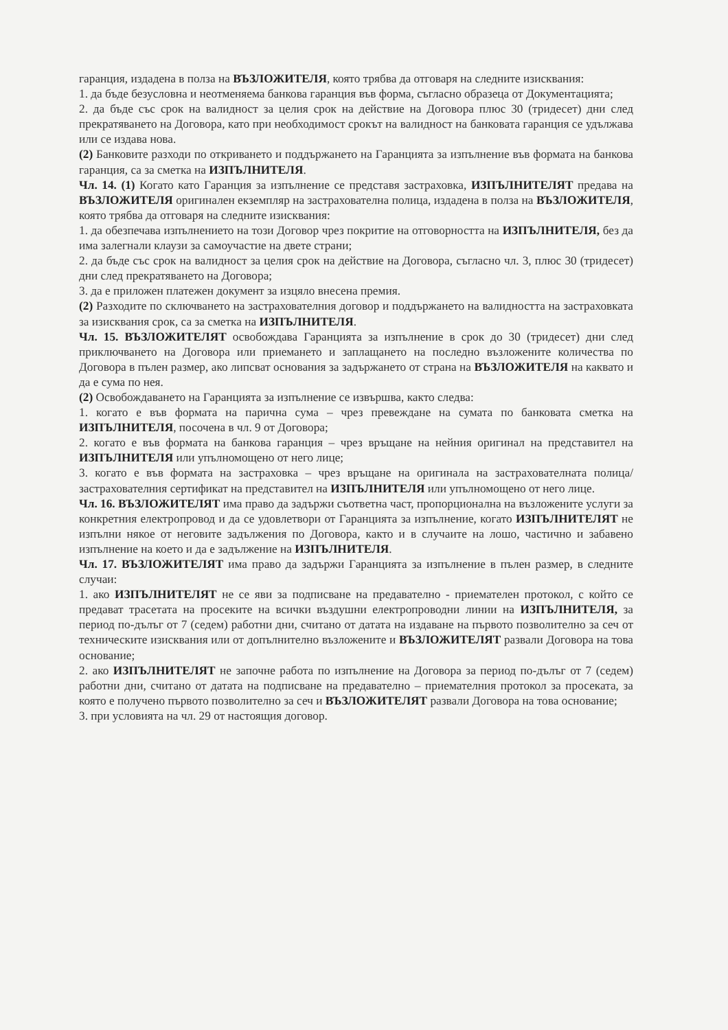гаранция, издадена в полза на ВЪЗЛОЖИТЕЛЯ, която трябва да отговаря на следните изисквания:
1. да бъде безусловна и неотменяема банкова гаранция във форма, съгласно образеца от Документацията;
2. да бъде със срок на валидност за целия срок на действие на Договора плюс 30 (тридесет) дни след прекратяването на Договора, като при необходимост срокът на валидност на банковата гаранция се удължава или се издава нова.
(2) Банковите разходи по откриването и поддържането на Гаранцията за изпълнение във формата на банкова гаранция, са за сметка на ИЗПЪЛНИТЕЛЯ.
Чл. 14. (1) Когато като Гаранция за изпълнение се представя застраховка, ИЗПЪЛНИТЕЛЯТ предава на ВЪЗЛОЖИТЕЛЯ оригинален екземпляр на застрахователна полица, издадена в полза на ВЪЗЛОЖИТЕЛЯ, която трябва да отговаря на следните изисквания:
1. да обезпечава изпълнението на този Договор чрез покритие на отговорността на ИЗПЪЛНИТЕЛЯ, без да има залегнали клаузи за самоучастие на двете страни;
2. да бъде със срок на валидност за целия срок на действие на Договора, съгласно чл. 3, плюс 30 (тридесет) дни след прекратяването на Договора;
3. да е приложен платежен документ за изцяло внесена премия.
(2) Разходите по сключването на застрахователния договор и поддържането на валидността на застраховката за изисквания срок, са за сметка на ИЗПЪЛНИТЕЛЯ.
Чл. 15. ВЪЗЛОЖИТЕЛЯТ освобождава Гаранцията за изпълнение в срок до 30 (тридесет) дни след приключването на Договора или приемането и заплащането на последно възложените количества по Договора в пълен размер, ако липсват основания за задържането от страна на ВЪЗЛОЖИТЕЛЯ на каквато и да е сума по нея.
(2) Освобождаването на Гаранцията за изпълнение се извършва, както следва:
1. когато е във формата на парична сума – чрез превеждане на сумата по банковата сметка на ИЗПЪЛНИТЕЛЯ, посочена в чл. 9 от Договора;
2. когато е във формата на банкова гаранция – чрез връщане на нейния оригинал на представител на ИЗПЪЛНИТЕЛЯ или упълномощено от него лице;
3. когато е във формата на застраховка – чрез връщане на оригинала на застрахователната полица/застрахователния сертификат на представител на ИЗПЪЛНИТЕЛЯ или упълномощено от него лице.
Чл. 16. ВЪЗЛОЖИТЕЛЯТ има право да задържи съответна част, пропорционална на възложените услуги за конкретния електропровод и да се удовлетвори от Гаранцията за изпълнение, когато ИЗПЪЛНИТЕЛЯТ не изпълни някое от неговите задължения по Договора, както и в случаите на лошо, частично и забавено изпълнение на което и да е задължение на ИЗПЪЛНИТЕЛЯ.
Чл. 17. ВЪЗЛОЖИТЕЛЯТ има право да задържи Гаранцията за изпълнение в пълен размер, в следните случаи:
1. ако ИЗПЪЛНИТЕЛЯТ не се яви за подписване на предавателно - приемателен протокол, с който се предават трасетата на просеките на всички въздушни електропроводни линии на ИЗПЪЛНИТЕЛЯ, за период по-дълъг от 7 (седем) работни дни, считано от датата на издаване на първото позволително за сеч от техническите изисквания или от допълнително възложените и ВЪЗЛОЖИТЕЛЯТ развали Договора на това основание;
2. ако ИЗПЪЛНИТЕЛЯТ не започне работа по изпълнение на Договора за период по-дълъг от 7 (седем) работни дни, считано от датата на подписване на предавателно – приемателния протокол за просеката, за която е получено първото позволително за сеч и ВЪЗЛОЖИТЕЛЯТ развали Договора на това основание;
3. при условията на чл. 29 от настоящия договор.